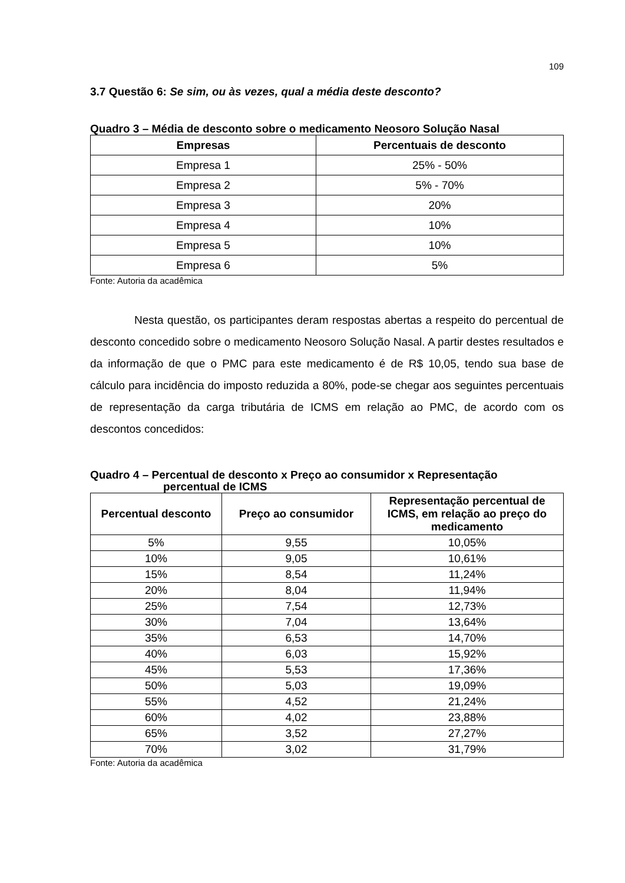109
3.7 Questão 6: Se sim, ou às vezes, qual a média deste desconto?
Quadro 3 – Média de desconto sobre o medicamento Neosoro Solução Nasal
| Empresas | Percentuais de desconto |
| --- | --- |
| Empresa 1 | 25% - 50% |
| Empresa 2 | 5% - 70% |
| Empresa 3 | 20% |
| Empresa 4 | 10% |
| Empresa 5 | 10% |
| Empresa 6 | 5% |
Fonte: Autoria da acadêmica
Nesta questão, os participantes deram respostas abertas a respeito do percentual de desconto concedido sobre o medicamento Neosoro Solução Nasal. A partir destes resultados e da informação de que o PMC para este medicamento é de R$ 10,05, tendo sua base de cálculo para incidência do imposto reduzida a 80%, pode-se chegar aos seguintes percentuais de representação da carga tributária de ICMS em relação ao PMC, de acordo com os descontos concedidos:
Quadro 4 – Percentual de desconto x Preço ao consumidor x Representação
percentual de ICMS
| Percentual desconto | Preço ao consumidor | Representação percentual de ICMS, em relação ao preço do medicamento |
| --- | --- | --- |
| 5% | 9,55 | 10,05% |
| 10% | 9,05 | 10,61% |
| 15% | 8,54 | 11,24% |
| 20% | 8,04 | 11,94% |
| 25% | 7,54 | 12,73% |
| 30% | 7,04 | 13,64% |
| 35% | 6,53 | 14,70% |
| 40% | 6,03 | 15,92% |
| 45% | 5,53 | 17,36% |
| 50% | 5,03 | 19,09% |
| 55% | 4,52 | 21,24% |
| 60% | 4,02 | 23,88% |
| 65% | 3,52 | 27,27% |
| 70% | 3,02 | 31,79% |
Fonte: Autoria da acadêmica